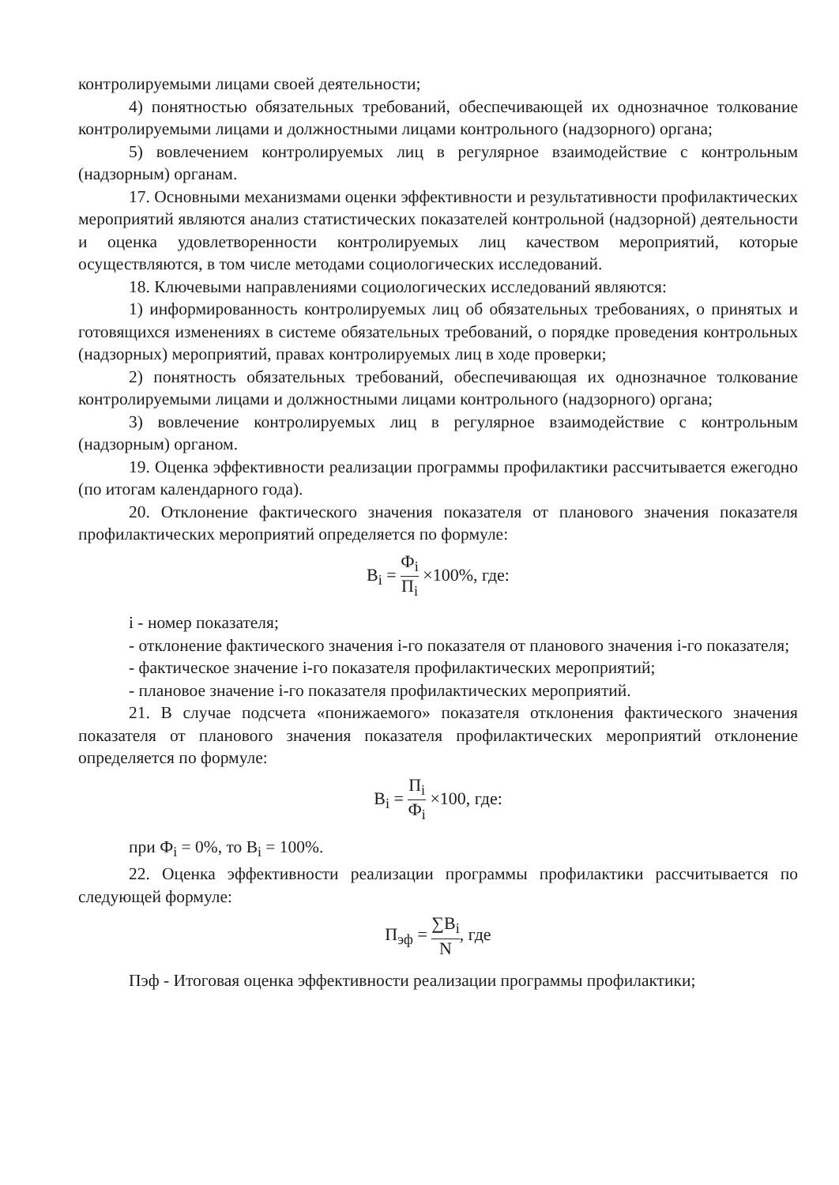контролируемыми лицами своей деятельности;
4) понятностью обязательных требований, обеспечивающей их однозначное толкование контролируемыми лицами и должностными лицами контрольного (надзорного) органа;
5) вовлечением контролируемых лиц в регулярное взаимодействие с контрольным (надзорным) органам.
17. Основными механизмами оценки эффективности и результативности профилактических мероприятий являются анализ статистических показателей контрольной (надзорной) деятельности и оценка удовлетворенности контролируемых лиц качеством мероприятий, которые осуществляются, в том числе методами социологических исследований.
18. Ключевыми направлениями социологических исследований являются:
1) информированность контролируемых лиц об обязательных требованиях, о принятых и готовящихся изменениях в системе обязательных требований, о порядке проведения контрольных (надзорных) мероприятий, правах контролируемых лиц в ходе проверки;
2) понятность обязательных требований, обеспечивающая их однозначное толкование контролируемыми лицами и должностными лицами контрольного (надзорного) органа;
3) вовлечение контролируемых лиц в регулярное взаимодействие с контрольным (надзорным) органом.
19. Оценка эффективности реализации программы профилактики рассчитывается ежегодно (по итогам календарного года).
20. Отклонение фактического значения показателя от планового значения показателя профилактических мероприятий определяется по формуле:
В<sub>i</sub> = Ф<sub>i</sub> П<sub>i</sub> ×100%, где:
i - номер показателя;
- отклонение фактического значения i-го показателя от планового значения i-го показателя;
- фактическое значение i-го показателя профилактических мероприятий;
- плановое значение i-го показателя профилактических мероприятий.
21. В случае подсчета «понижаемого» показателя отклонения фактического значения показателя от планового значения показателя профилактических мероприятий отклонение определяется по формуле:
В<sub>i</sub> = П<sub>i</sub> Ф<sub>i</sub> ×100, где:
при Ф<sub>i</sub> = 0%, то В<sub>i</sub> = 100%.
22. Оценка эффективности реализации программы профилактики рассчитывается по следующей формуле:
П<sub>эф</sub> = ∑В<sub>i</sub> N, где
Пэф - Итоговая оценка эффективности реализации программы профилактики;